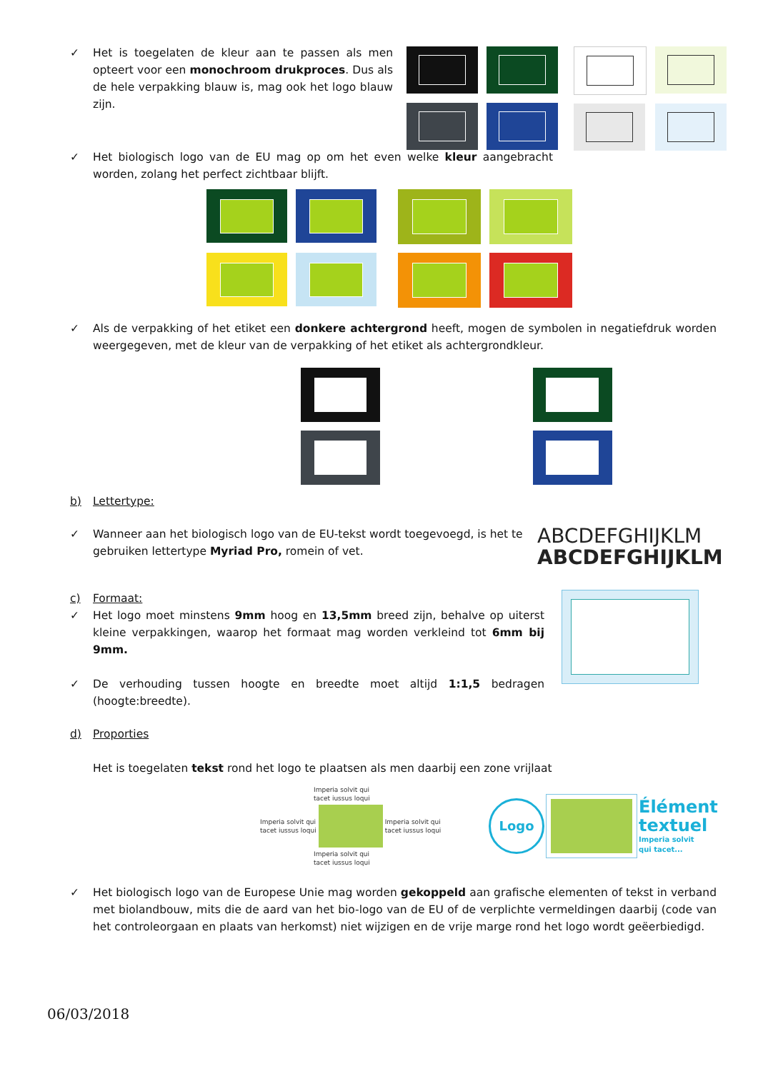✓ Het is toegelaten de kleur aan te passen als men opteert voor een monochroom drukproces. Dus als de hele verpakking blauw is, mag ook het logo blauw zijn.
✓ Het biologisch logo van de EU mag op om het even welke kleur aangebracht worden, zolang het perfect zichtbaar blijft.
✓ Als de verpakking of het etiket een donkere achtergrond heeft, mogen de symbolen in negatiefdruk worden weergegeven, met de kleur van de verpakking of het etiket als achtergrondkleur.
b) Lettertype:
✓ Wanneer aan het biologisch logo van de EU-tekst wordt toegevoegd, is het te gebruiken lettertype Myriad Pro, romein of vet.
ABCDEFGHIJKLM
ABCDEFGHIJKLM
c) Formaat:
✓ Het logo moet minstens 9mm hoog en 13,5mm breed zijn, behalve op uiterst kleine verpakkingen, waarop het formaat mag worden verkleind tot 6mm bij 9mm.
✓ De verhouding tussen hoogte en breedte moet altijd 1:1,5 bedragen (hoogte:breedte).
d) Proporties
Het is toegelaten tekst rond het logo te plaatsen als men daarbij een zone vrijlaat
Imperia solvit qui
tacet iussus loqui
Imperia solvit qui
tacet iussus loqui Imperia solvit qui
tacet iussus loqui
Imperia solvit qui
tacet iussus loqui
Logo
Élément
textuel
Imperia solvit
qui tacet...
✓ Het biologisch logo van de Europese Unie mag worden gekoppeld aan grafische elementen of tekst in verband met biolandbouw, mits die de aard van het bio-logo van de EU of de verplichte vermeldingen daarbij (code van het controleorgaan en plaats van herkomst) niet wijzigen en de vrije marge rond het logo wordt geëerbiedigd.
06/03/2018